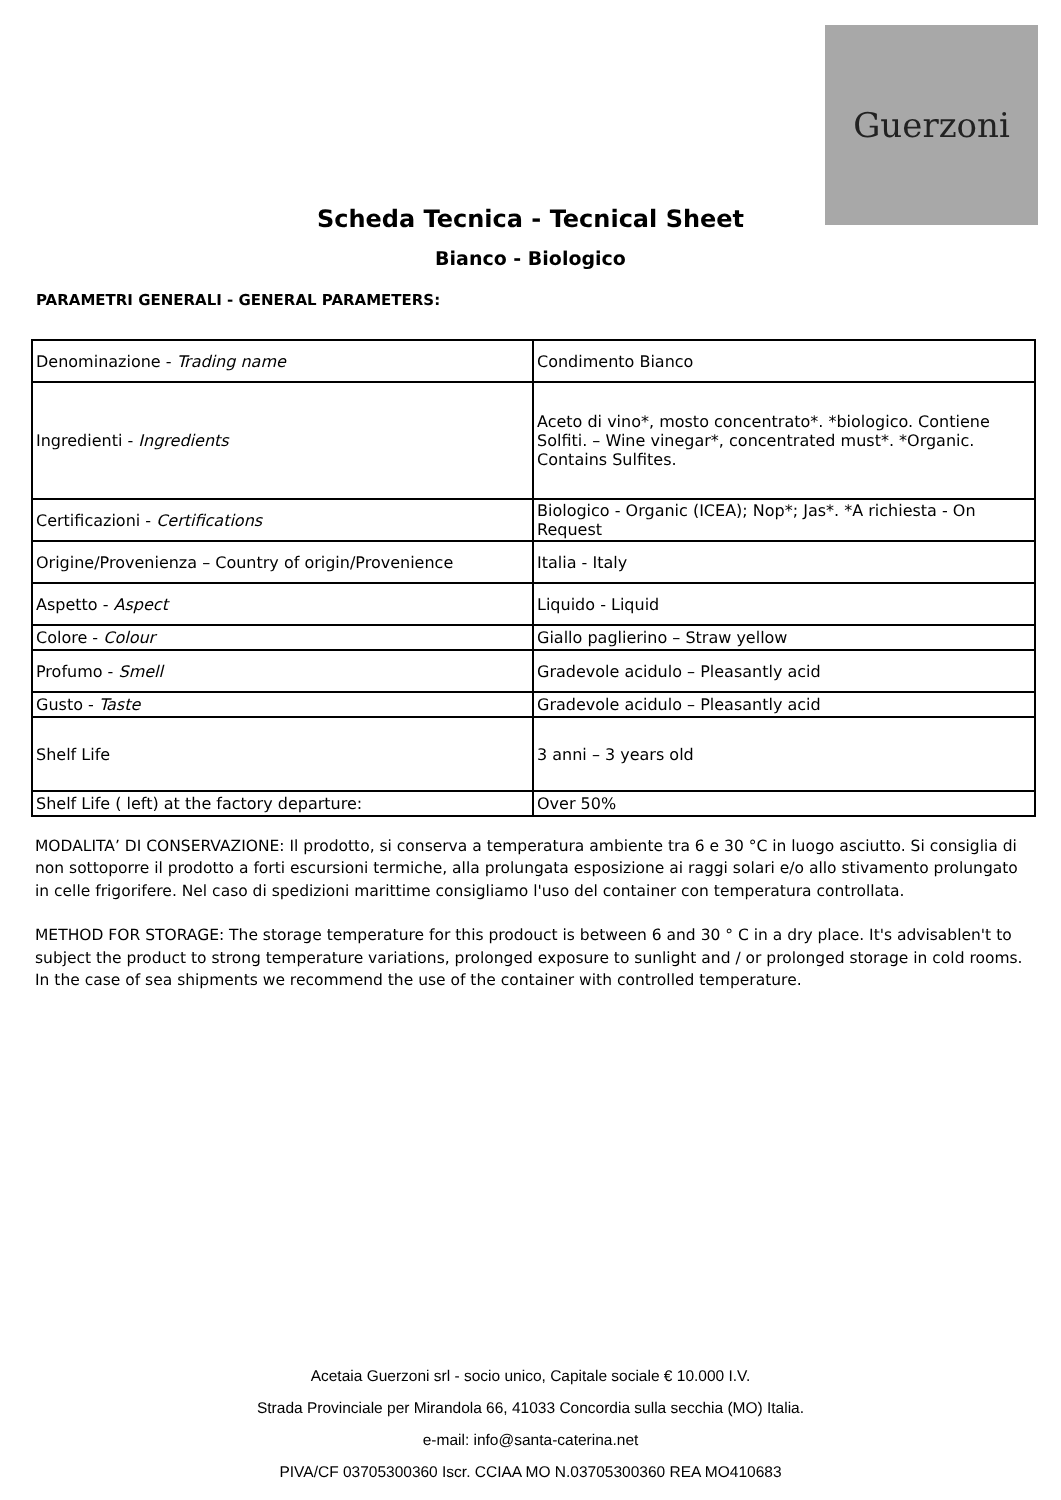Guerzoni
Scheda Tecnica - Tecnical Sheet
Bianco - Biologico
PARAMETRI GENERALI - GENERAL PARAMETERS:
| Denominazione - Trading name | Condimento Bianco |
| Ingredienti - Ingredients | Aceto di vino*, mosto concentrato*. *biologico. Contiene Solfiti. – Wine vinegar*, concentrated must*. *Organic. Contains Sulfites. |
| Certificazioni - Certifications | Biologico - Organic (ICEA); Nop*; Jas*. *A richiesta - On Request |
| Origine/Provenienza – Country of origin/Provenience | Italia - Italy |
| Aspetto - Aspect | Liquido - Liquid |
| Colore - Colour | Giallo paglierino – Straw yellow |
| Profumo - Smell | Gradevole acidulo – Pleasantly acid |
| Gusto - Taste | Gradevole acidulo – Pleasantly acid |
| Shelf Life | 3 anni – 3 years old |
| Shelf Life ( left) at the factory departure: | Over 50% |
MODALITA’ DI CONSERVAZIONE: Il prodotto, si conserva a temperatura ambiente tra 6 e 30 °C in luogo asciutto. Si consiglia di non sottoporre il prodotto a forti escursioni termiche, alla prolungata esposizione ai raggi solari e/o allo stivamento prolungato in celle frigorifere. Nel caso di spedizioni marittime consigliamo l'uso del container con temperatura controllata.
METHOD FOR STORAGE: The storage temperature for this prodouct is between 6 and 30 ° C in a dry place. It's advisablen't to subject the product to strong temperature variations, prolonged exposure to sunlight and / or prolonged storage in cold rooms. In the case of sea shipments we recommend the use of the container with controlled temperature.
Acetaia Guerzoni srl - socio unico, Capitale sociale € 10.000 I.V.
Strada Provinciale per Mirandola 66, 41033 Concordia sulla secchia (MO) Italia.
e-mail: info@santa-caterina.net
PIVA/CF 03705300360 Iscr. CCIAA MO N.03705300360 REA MO410683